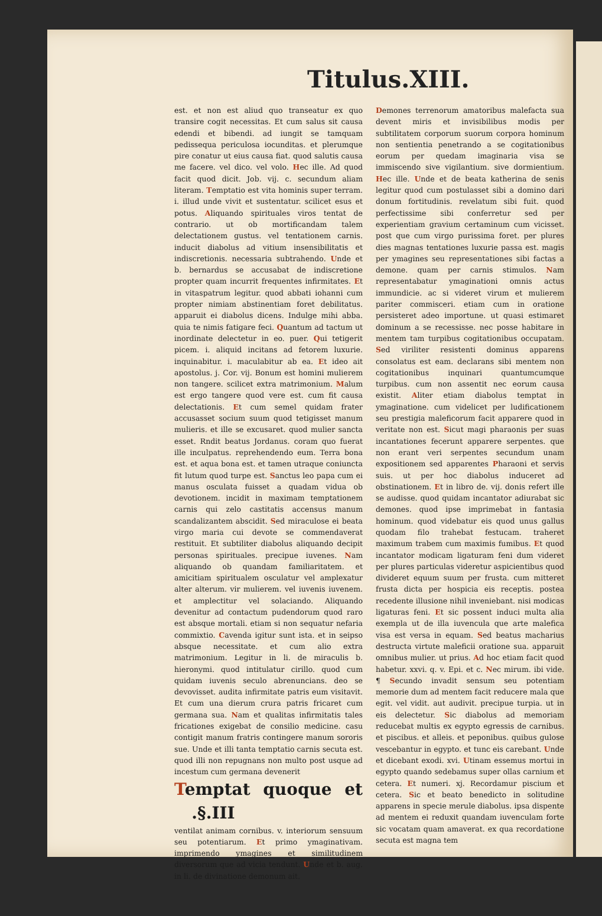Titulus.XIII.
est. et non est aliud quo transeatur ex quo transire cogit necessitas. Et cum salus sit causa edendi et bibendi. ad iungit se tamquam pedissequa periculosa iocunditas. et plerumque pire conatur ut eius causa fiat. quod salutis causa me facere. vel dico. vel volo. Hec ille. Ad quod facit quod dicit. Job. vij. c. secundum aliam literam. Temptatio est vita hominis super terram. i. illud unde vivit et sustentatur. scilicet esus et potus. Aliquando spirituales viros tentat de contrario. ut ob mortificandam talem delectationem gustus. vel tentationem carnis. inducit diabolus ad vitium insensibilitatis et indiscretionis. necessaria subtrahendo. Unde et b. bernardus se accusabat de indiscretione propter quam incurrit frequentes infirmitates. Et in vitaspatrum legitur. quod abbati iohanni cum propter nimiam abstinentiam foret debilitatus. apparuit ei diabolus dicens. Indulge mihi abba. quia te nimis fatigare feci. Quantum ad tactum ut inordinate delectetur in eo. puer. Qui tetigerit picem. i. aliquid incitans ad fetorem luxurie. inquinabitur. i. maculabitur ab ea. Et ideo ait apostolus. j. Cor. vij. Bonum est homini mulierem non tangere. scilicet extra matrimonium. Malum est ergo tangere quod vere est. cum fit causa delectationis. Et cum semel quidam frater accusasset socium suum quod tetigisset manum mulieris. et ille se excusaret. quod mulier sancta esset. Rndit beatus Jordanus. coram quo fuerat ille inculpatus. reprehendendo eum. Terra bona est. et aqua bona est. et tamen utraque coniuncta fit lutum quod turpe est. Sanctus leo papa cum ei manus osculata fuisset a quadam vidua ob devotionem. incidit in maximam temptationem carnis qui zelo castitatis accensus manum scandalizantem abscidit. Sed miraculose ei beata virgo maria cui devote se commendaverat restituit. Et subtiliter diabolus aliquando decipit personas spirituales. precipue iuvenes. Nam aliquando ob quandam familiaritatem. et amicitiam spiritualem osculatur vel amplexatur alter alterum. vir mulierem. vel iuvenis iuvenem. et amplectitur vel solaciando. Aliquando devenitur ad contactum pudendorum quod raro est absque mortali. etiam si non sequatur nefaria commixtio. Cavenda igitur sunt ista. et in seipso absque necessitate. et cum alio extra matrimonium. Legitur in li. de miraculis b. hieronymi. quod intitulatur cirillo. quod cum quidam iuvenis seculo abrenuncians. deo se devovisset. audita infirmitate patris eum visitavit. Et cum una dierum crura patris fricaret cum germana sua. Nam et qualitas infirmitatis tales fricationes exigebat de consilio medicine. casu contigit manum fratris contingere manum sororis sue. Unde et illi tanta temptatio carnis secuta est. quod illi non repugnans non multo post usque ad incestum cum germana devenerit
Temptat quoque et .§.III
ventilat animam cornibus. v. interiorum sensuum seu potentiarum. Et primo ymaginativam. imprimendo ymagines et similitudinem diversorum que ad vicia tendunt. Unde et b. aug. in li. de divinatione demonum ait.
Demones terrenorum amatoribus malefacta sua devent miris et invisibilibus modis per subtilitatem corporum suorum corpora hominum non sentientia penetrando a se cogitationibus eorum per quedam imaginaria visa se immiscendo sive vigilantium. sive dormientium. Hec ille. Unde et de beata katherina de senis legitur quod cum postulasset sibi a domino dari donum fortitudinis. revelatum sibi fuit. quod perfectissime sibi conferretur sed per experientiam gravium certaminum cum vicisset. post que cum virgo purissima foret. per plures dies magnas tentationes luxurie passa est. magis per ymagines seu representationes sibi factas a demone. quam per carnis stimulos. Nam representabatur ymaginationi omnis actus immundicie. ac si videret virum et mulierem pariter commisceri. etiam cum in oratione persisteret adeo importune. ut quasi estimaret dominum a se recessisse. nec posse habitare in mentem tam turpibus cogitationibus occupatam. Sed viriliter resistenti dominus apparens consolatus est eam. declarans sibi mentem non cogitationibus inquinari quantumcumque turpibus. cum non assentit nec eorum causa existit. Aliter etiam diabolus temptat in ymaginatione. cum videlicet per ludificationem seu prestigia maleficorum facit apparere quod in veritate non est. Sicut magi pharaonis per suas incantationes fecerunt apparere serpentes. que non erant veri serpentes secundum unam expositionem sed apparentes Pharaoni et servis suis. ut per hoc diabolus induceret ad obstinationem. Et in libro de. vij. donis refert ille se audisse. quod quidam incantator adiurabat sic demones. quod ipse imprimebat in fantasia hominum. quod videbatur eis quod unus gallus quodam filo trahebat festucam. traheret maximum trabem cum maximis fumibus. Et quod incantator modicam ligaturam feni dum videret per plures particulas videretur aspicientibus quod divideret equum suum per frusta. cum mitteret frusta dicta per hospicia eis receptis. postea recedente illusione nihil inveniebant. nisi modicas ligaturas feni. Et sic possent induci multa alia exempla ut de illa iuvencula que arte malefica visa est versa in equam. Sed beatus macharius destructa virtute maleficii oratione sua. apparuit omnibus mulier. ut prius. Ad hoc etiam facit quod habetur. xxvi. q. v. Epi. et c. Nec mirum. ibi vide. ¶ Secundo invadit sensum seu potentiam memorie dum ad mentem facit reducere mala que egit. vel vidit. aut audivit. precipue turpia. ut in eis delectetur. Sic diabolus ad memoriam reducebat multis ex egypto egressis de carnibus. et piscibus. et alleis. et peponibus. quibus gulose vescebantur in egypto. et tunc eis carebant. Unde et dicebant exodi. xvi. Utinam essemus mortui in egypto quando sedebamus super ollas carnium et cetera. Et numeri. xj. Recordamur piscium et cetera. Sic et beato benedicto in solitudine apparens in specie merule diabolus. ipsa dispente ad mentem ei reduxit quandam iuvenculam forte sic vocatam quam amaverat. ex qua recordatione secuta est magna tem